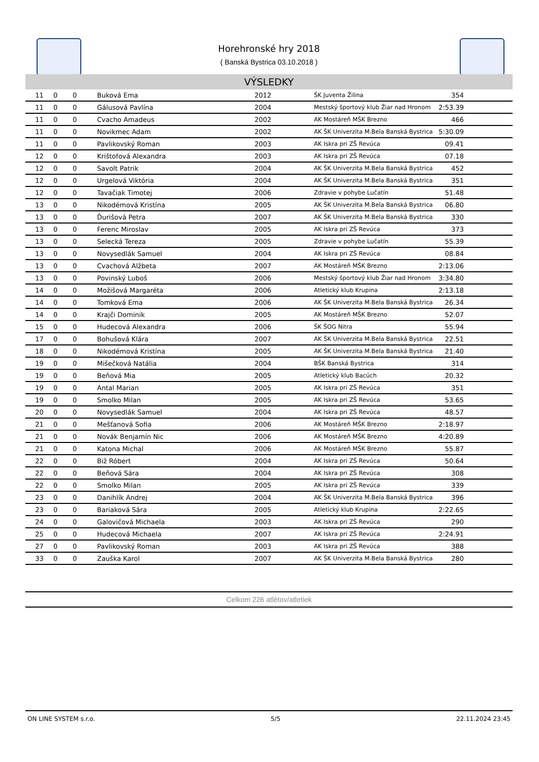Horehronské hry 2018
( Banská Bystrica 03.10.2018 )
VÝSLEDKY
| 11 | 0 | 0 | Buková Ema | 2012 | ŠK Juventa Žilina | 354 | |
| 11 | 0 | 0 | Gálusová Pavlína | 2004 | Mestský športový klub Žiar nad Hronom | 2:53.39 | |
| 11 | 0 | 0 | Cvacho Amadeus | 2002 | AK Mostáreň MŠK Brezno | 466 | |
| 11 | 0 | 0 | Novikmec Adam | 2002 | AK ŠK Univerzita M.Bela Banská Bystrica | 5:30.09 | |
| 11 | 0 | 0 | Pavlikovský Roman | 2003 | AK Iskra pri ZŠ Revúca | 09.41 | |
| 12 | 0 | 0 | Krištofová Alexandra | 2003 | AK Iskra pri ZŠ Revúca | 07.18 | |
| 12 | 0 | 0 | Savolt Patrik | 2004 | AK ŠK Univerzita M.Bela Banská Bystrica | 452 | |
| 12 | 0 | 0 | Urgelová Viktória | 2004 | AK ŠK Univerzita M.Bela Banská Bystrica | 351 | |
| 12 | 0 | 0 | Tavačiak Timotej | 2006 | Zdravie v pohybe Lučatín | 51.48 | |
| 13 | 0 | 0 | Nikodémová Kristína | 2005 | AK ŠK Univerzita M.Bela Banská Bystrica | 06.80 | |
| 13 | 0 | 0 | Ďurišová Petra | 2007 | AK ŠK Univerzita M.Bela Banská Bystrica | 330 | |
| 13 | 0 | 0 | Ferenc Miroslav | 2005 | AK Iskra pri ZŠ Revúca | 373 | |
| 13 | 0 | 0 | Selecká Tereza | 2005 | Zdravie v pohybe Lučatín | 55.39 | |
| 13 | 0 | 0 | Novysedlák Samuel | 2004 | AK Iskra pri ZŠ Revúca | 08.84 | |
| 13 | 0 | 0 | Cvachová Alžbeta | 2007 | AK Mostáreň MŠK Brezno | 2:13.06 | |
| 13 | 0 | 0 | Povinský Luboš | 2006 | Mestský športový klub Žiar nad Hronom | 3:34.80 | |
| 14 | 0 | 0 | Možišová Margaréta | 2006 | Atletický klub Krupina | 2:13.18 | |
| 14 | 0 | 0 | Tomková Ema | 2006 | AK ŠK Univerzita M.Bela Banská Bystrica | 26.34 | |
| 14 | 0 | 0 | Krajči Dominik | 2005 | AK Mostáreň MŠK Brezno | 52.07 | |
| 15 | 0 | 0 | Hudecová Alexandra | 2006 | ŠK ŠOG Nitra | 55.94 | |
| 17 | 0 | 0 | Bohušová Klára | 2007 | AK ŠK Univerzita M.Bela Banská Bystrica | 22.51 | |
| 18 | 0 | 0 | Nikodémová Kristína | 2005 | AK ŠK Univerzita M.Bela Banská Bystrica | 21.40 | |
| 19 | 0 | 0 | Mišečková Natália | 2004 | BŠK Banská Bystrica | 314 | |
| 19 | 0 | 0 | Beňová Mia | 2005 | Atletický klub Bacúch | 20.32 | |
| 19 | 0 | 0 | Antal Marian | 2005 | AK Iskra pri ZŠ Revúca | 351 | |
| 19 | 0 | 0 | Smolko Milan | 2005 | AK Iskra pri ZŠ Revúca | 53.65 | |
| 20 | 0 | 0 | Novysedlák Samuel | 2004 | AK Iskra pri ZŠ Revúca | 48.57 | |
| 21 | 0 | 0 | Mešťanová Sofia | 2006 | AK Mostáreň MŠK Brezno | 2:18.97 | |
| 21 | 0 | 0 | Novák Benjamín Nic | 2006 | AK Mostáreň MŠK Brezno | 4:20.89 | |
| 21 | 0 | 0 | Katona Michal | 2006 | AK Mostáreň MŠK Brezno | 55.87 | |
| 22 | 0 | 0 | Biž Róbert | 2004 | AK Iskra pri ZŠ Revúca | 50.64 | |
| 22 | 0 | 0 | Beňová Sára | 2004 | AK Iskra pri ZŠ Revúca | 308 | |
| 22 | 0 | 0 | Smolko Milan | 2005 | AK Iskra pri ZŠ Revúca | 339 | |
| 23 | 0 | 0 | Danihlík Andrej | 2004 | AK ŠK Univerzita M.Bela Banská Bystrica | 396 | |
| 23 | 0 | 0 | Bariaková Sára | 2005 | Atletický klub Krupina | 2:22.65 | |
| 24 | 0 | 0 | Galovičová Michaela | 2003 | AK Iskra pri ZŠ Revúca | 290 | |
| 25 | 0 | 0 | Hudecová Michaela | 2007 | AK Iskra pri ZŠ Revúca | 2:24.91 | |
| 27 | 0 | 0 | Pavlikovský Roman | 2003 | AK Iskra pri ZŠ Revúca | 388 | |
| 33 | 0 | 0 | Zauška Karol | 2007 | AK ŠK Univerzita M.Bela Banská Bystrica | 280 | |
Celkom 226 atlétov/atletiek
ON LINE SYSTEM s.r.o. 5/5 22.11.2024 23:45